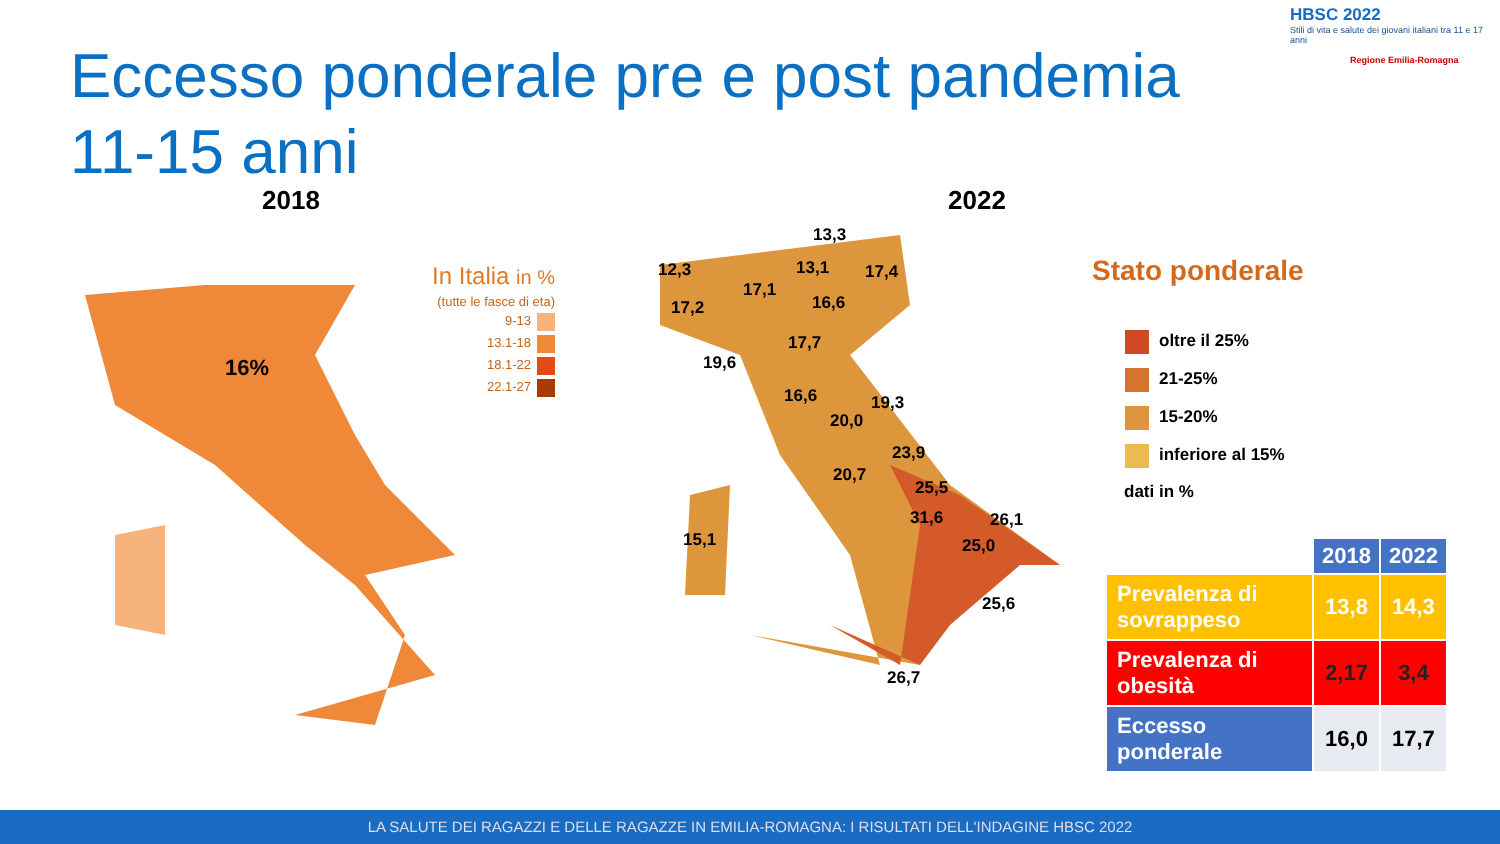Eccesso ponderale pre e post pandemia 11-15 anni
HBSC 2022
Stili di vita e salute dei giovani italiani tra 11 e 17 anni
Regione Emilia-Romagna
2018 2022
16%
In Italia in %
(tutte le fasce di eta)
9-13
13.1-18
18.1-22
22.1-27
13,3
12,3 13,1 17,4
17,1
17,2 16,6
17,7
19,6
16,6 19,3
20,0
23,9
20,7
25,5
31,6 26,1
15,1 25,0
25,6
26,7
Stato ponderale
oltre il 25%
21-25%
15-20%
inferiore al 15%
dati in %
| | 2018 | 2022 |
| --- | --- | --- |
| Prevalenza di sovrappeso | 13,8 | 14,3 |
| Prevalenza di obesità | 2,17 | 3,4 |
| Eccesso ponderale | 16,0 | 17,7 |
LA SALUTE DEI RAGAZZI E DELLE RAGAZZE IN EMILIA-ROMAGNA: I RISULTATI DELL'INDAGINE HBSC 2022